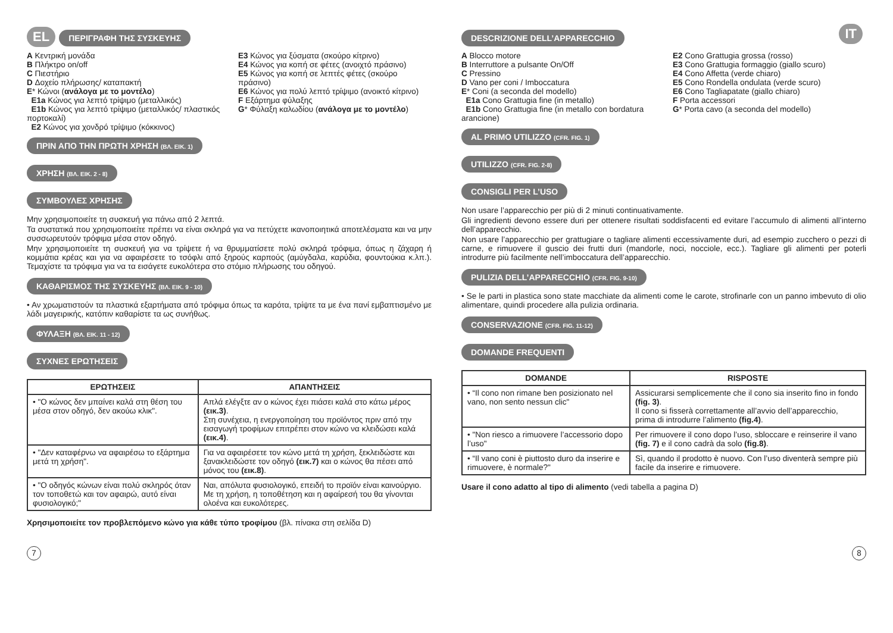EL ΠΕΡΙΓΡΑΦΗ ΤΗΣ ΣΥΣΚΕΥΗΣ
A Κεντρική μονάδα
B Πλήκτρο on/off
C Πιεστήριο
D Δοχείο πλήρωσης/ καταπακτή
E* Κώνοι (ανάλογα με το μοντέλο)
E1a Κώνος για λεπτό τρίψιμο (μεταλλικός)
E1b Κώνος για λεπτό τρίψιμο (μεταλλικός/ πλαστικός πορτοκαλί)
E2 Κώνος για χονδρό τρίψιμο (κόκκινος)
E3 Κώνος για ξύσματα (σκούρο κίτρινο)
E4 Κώνος για κοπή σε φέτες (ανοιχτό πράσινο)
E5 Κώνος για κοπή σε λεπτές φέτες (σκούρο πράσινο)
E6 Κώνος για πολύ λεπτό τρίψιμο (ανοικτό κίτρινο)
F Εξάρτημα φύλαξης
G* Φύλαξη καλωδίου (ανάλογα με το μοντέλο)
ΠΡΙΝ ΑΠΟ ΤΗΝ ΠΡΩΤΗ ΧΡΗΣΗ (ΒΛ. ΕΙΚ. 1)
ΧΡΗΣΗ (ΒΛ. ΕΙΚ. 2 - 8)
ΣΥΜΒΟΥΛΕΣ ΧΡΗΣΗΣ
Μην χρησιμοποιείτε τη συσκευή για πάνω από 2 λεπτά.
Τα συστατικά που χρησιμοποιείτε πρέπει να είναι σκληρά για να πετύχετε ικανοποιητικά αποτελέσματα και να μην συσσωρευτούν τρόφιμα μέσα στον οδηγό.
Μην χρησιμοποιείτε τη συσκευή για να τρίψετε ή να θρυμματίσετε πολύ σκληρά τρόφιμα, όπως η ζάχαρη ή κομμάτια κρέας και για να αφαιρέσετε το τσόφλι από ξηρούς καρπούς (αμύγδαλα, καρύδια, φουντούκια κ.λπ.). Τεμαχίστε τα τρόφιμα για να τα εισάγετε ευκολότερα στο στόμιο πλήρωσης του οδηγού.
ΚΑΘΑΡΙΣΜΟΣ ΤΗΣ ΣΥΣΚΕΥΗΣ (ΒΛ. ΕΙΚ. 9 - 10)
• Αν χρωματιστούν τα πλαστικά εξαρτήματα από τρόφιμα όπως τα καρότα, τρίψτε τα με ένα πανί εμβαπτισμένο με λάδι μαγειρικής, κατόπιν καθαρίστε τα ως συνήθως.
ΦΥΛΑΞΗ (ΒΛ. ΕΙΚ. 11 - 12)
ΣΥΧΝΕΣ ΕΡΩΤΗΣΕΙΣ
| ΕΡΩΤΗΣΕΙΣ | ΑΠΑΝΤΗΣΕΙΣ |
| --- | --- |
| • "Ο κώνος δεν μπαίνει καλά στη θέση του μέσα στον οδηγό, δεν ακούω κλικ". | Απλά ελέγξτε αν ο κώνος έχει πιάσει καλά στο κάτω μέρος (εικ.3) . Στη συνέχεια, η ενεργοποίηση του προϊόντος πριν από την εισαγωγή τροφίμων επιτρέπει στον κώνο να κλειδώσει καλά (εικ.4) . |
| • "Δεν καταφέρνω να αφαιρέσω το εξάρτημα μετά τη χρήση". | Για να αφαιρέσετε τον κώνο μετά τη χρήση, ξεκλειδώστε και ξανακλειδώστε τον οδηγό (εικ.7) και ο κώνος θα πέσει από μόνος του (εικ.8) . |
| • "Ο οδηγός κώνων είναι πολύ σκληρός όταν τον τοποθετώ και τον αφαιρώ, αυτό είναι φυσιολογικό;" | Ναι, απόλυτα φυσιολογικό, επειδή το προϊόν είναι καινούργιο. Με τη χρήση, η τοποθέτηση και η αφαίρεσή του θα γίνονται ολοένα και ευκολότερες. |
Χρησιμοποιείτε τον προβλεπόμενο κώνο για κάθε τύπο τροφίμου (βλ. πίνακα στη σελίδα D)
7
DESCRIZIONE DELL’APPARECCHIO IT
A Blocco motore
B Interruttore a pulsante On/Off
C Pressino
D Vano per coni / Imboccatura
E* Coni (a seconda del modello)
E1a Cono Grattugia fine (in metallo)
E1b Cono Grattugia fine (in metallo con bordatura arancione)
E2 Cono Grattugia grossa (rosso)
E3 Cono Grattugia formaggio (giallo scuro)
E4 Cono Affetta (verde chiaro)
E5 Cono Rondella ondulata (verde scuro)
E6 Cono Tagliapatate (giallo chiaro)
F Porta accessori
G* Porta cavo (a seconda del modello)
AL PRIMO UTILIZZO (CFR. FIG. 1)
UTILIZZO (CFR. FIG. 2-8)
CONSIGLI PER L’USO
Non usare l’apparecchio per più di 2 minuti continuativamente.
Gli ingredienti devono essere duri per ottenere risultati soddisfacenti ed evitare l’accumulo di alimenti all’interno dell’apparecchio.
Non usare l’apparecchio per grattugiare o tagliare alimenti eccessivamente duri, ad esempio zucchero o pezzi di carne, e rimuovere il guscio dei frutti duri (mandorle, noci, nocciole, ecc.). Tagliare gli alimenti per poterli introdurre più facilmente nell’imboccatura dell’apparecchio.
PULIZIA DELL’APPARECCHIO (CFR. FIG. 9-10)
• Se le parti in plastica sono state macchiate da alimenti come le carote, strofinarle con un panno imbevuto di olio alimentare, quindi procedere alla pulizia ordinaria.
CONSERVAZIONE (CFR. FIG. 11-12)
DOMANDE FREQUENTI
| DOMANDE | RISPOSTE |
| --- | --- |
| • “Il cono non rimane ben posizionato nel vano, non sento nessun clic" | Assicurarsi semplicemente che il cono sia inserito fino in fondo (fig. 3) . Il cono si fisserà correttamente all’avvio dell’apparecchio, prima di introdurre l’alimento (fig.4) . |
| • "Non riesco a rimuovere l’accessorio dopo l’uso" | Per rimuovere il cono dopo l’uso, sbloccare e reinserire il vano (fig. 7) e il cono cadrà da solo (fig.8) . |
| • “Il vano coni è piuttosto duro da inserire e rimuovere, è normale?" | Sì, quando il prodotto è nuovo. Con l’uso diventerà sempre più facile da inserire e rimuovere. |
Usare il cono adatto al tipo di alimento (vedi tabella a pagina D)
8